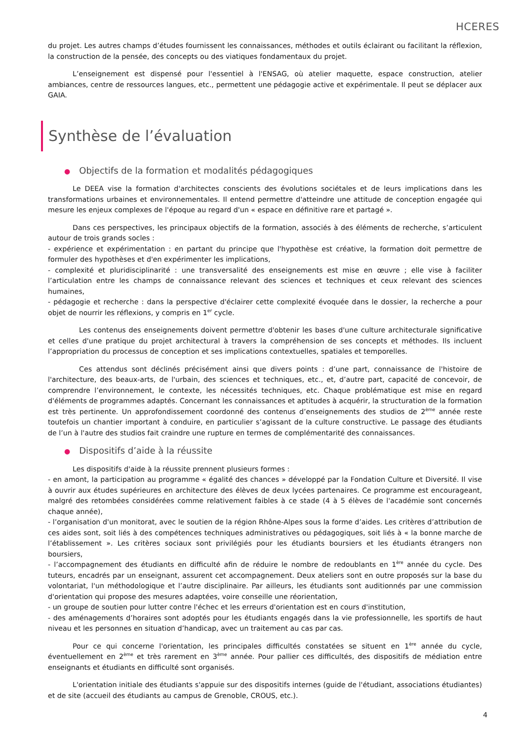HCERES
du projet. Les autres champs d’études fournissent les connaissances, méthodes et outils éclairant ou facilitant la réflexion, la construction de la pensée, des concepts ou des viatiques fondamentaux du projet.
L’enseignement est dispensé pour l'essentiel à l'ENSAG, où atelier maquette, espace construction, atelier ambiances, centre de ressources langues, etc., permettent une pédagogie active et expérimentale. Il peut se déplacer aux GAIA.
Synthèse de l’évaluation
● Objectifs de la formation et modalités pédagogiques
Le DEEA vise la formation d'architectes conscients des évolutions sociétales et de leurs implications dans les transformations urbaines et environnementales. Il entend permettre d'atteindre une attitude de conception engagée qui mesure les enjeux complexes de l'époque au regard d'un « espace en définitive rare et partagé ».
Dans ces perspectives, les principaux objectifs de la formation, associés à des éléments de recherche, s’articulent autour de trois grands socles :
- expérience et expérimentation : en partant du principe que l'hypothèse est créative, la formation doit permettre de formuler des hypothèses et d'en expérimenter les implications,
- complexité et pluridisciplinarité : une transversalité des enseignements est mise en œuvre ; elle vise à faciliter l’articulation entre les champs de connaissance relevant des sciences et techniques et ceux relevant des sciences humaines,
- pédagogie et recherche : dans la perspective d'éclairer cette complexité évoquée dans le dossier, la recherche a pour objet de nourrir les réflexions, y compris en 1<sup>er</sup> cycle.
Les contenus des enseignements doivent permettre d'obtenir les bases d'une culture architecturale significative et celles d'une pratique du projet architectural à travers la compréhension de ses concepts et méthodes. Ils incluent l’appropriation du processus de conception et ses implications contextuelles, spatiales et temporelles.
Ces attendus sont déclinés précisément ainsi que divers points : d’une part, connaissance de l'histoire de l'architecture, des beaux-arts, de l'urbain, des sciences et techniques, etc., et, d’autre part, capacité de concevoir, de comprendre l’environnement, le contexte, les nécessités techniques, etc. Chaque problématique est mise en regard d'éléments de programmes adaptés. Concernant les connaissances et aptitudes à acquérir, la structuration de la formation est très pertinente. Un approfondissement coordonné des contenus d’enseignements des studios de 2<sup>ème</sup> année reste toutefois un chantier important à conduire, en particulier s’agissant de la culture constructive. Le passage des étudiants de l’un à l'autre des studios fait craindre une rupture en termes de complémentarité des connaissances.
● Dispositifs d’aide à la réussite
Les dispositifs d'aide à la réussite prennent plusieurs formes :
- en amont, la participation au programme « égalité des chances » développé par la Fondation Culture et Diversité. Il vise à ouvrir aux études supérieures en architecture des élèves de deux lycées partenaires. Ce programme est encourageant, malgré des retombées considérées comme relativement faibles à ce stade (4 à 5 élèves de l'académie sont concernés chaque année),
- l’organisation d'un monitorat, avec le soutien de la région Rhône-Alpes sous la forme d’aides. Les critères d’attribution de ces aides sont, soit liés à des compétences techniques administratives ou pédagogiques, soit liés à « la bonne marche de l’établissement ». Les critères sociaux sont privilégiés pour les étudiants boursiers et les étudiants étrangers non boursiers,
- l’accompagnement des étudiants en difficulté afin de réduire le nombre de redoublants en 1<sup>ère</sup> année du cycle. Des tuteurs, encadrés par un enseignant, assurent cet accompagnement. Deux ateliers sont en outre proposés sur la base du volontariat, l'un méthodologique et l’autre disciplinaire. Par ailleurs, les étudiants sont auditionnés par une commission d'orientation qui propose des mesures adaptées, voire conseille une réorientation,
- un groupe de soutien pour lutter contre l'échec et les erreurs d'orientation est en cours d'institution,
- des aménagements d’horaires sont adoptés pour les étudiants engagés dans la vie professionnelle, les sportifs de haut niveau et les personnes en situation d’handicap, avec un traitement au cas par cas.
Pour ce qui concerne l'orientation, les principales difficultés constatées se situent en 1<sup>ère</sup> année du cycle, éventuellement en 2<sup>ème</sup> et très rarement en 3<sup>ème</sup> année. Pour pallier ces difficultés, des dispositifs de médiation entre enseignants et étudiants en difficulté sont organisés.
L'orientation initiale des étudiants s'appuie sur des dispositifs internes (guide de l'étudiant, associations étudiantes) et de site (accueil des étudiants au campus de Grenoble, CROUS, etc.).
4